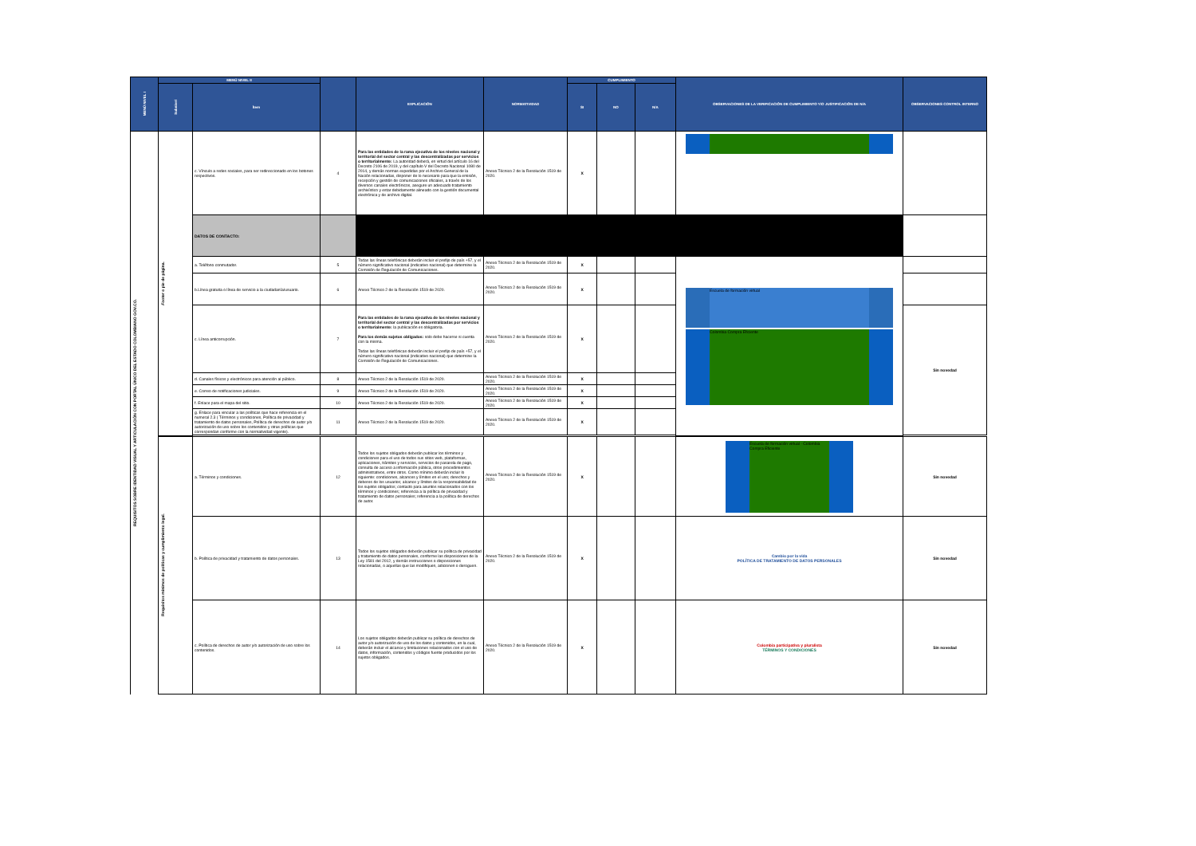| MENÚ NIVEL I | MENÚ NIVEL II | | | EXPLICACIÓN | NORMATIVIDAD | CUMPLIMIENTO | | | OBSERVACIONES DE LA VERIFICACIÓN DE CUMPLIMIENTO Y/O JUSTIFICACIÓN DE N/A | OBSERVACIONES CONTROL INTERNO |
| --- | --- | --- | --- | --- | --- | --- | --- | --- | --- | --- |
| | Subnivel | Ítem | | | | SI | NO | N/A | | |
| REQUISITOS SOBRE IDENTIDAD VISUAL Y ARTICULACIÓN CON PORTAL ÚNICO DEL ESTADO COLOMBIANO GOV.CO. | Footer o pie de página. | c. Vínculo a redes sociales, para ser redireccionado en los botones respectivos. | 4 | Para las entidades de la rama ejecutiva de los niveles nacional y territorial del sector central y las descentralizadas por servicios o territorialmente: La autoridad deberá, en virtud del artículo 16 del Decreto 2106 de 2019, y del capítulo V del Decreto Nacional 1080 de 2014, y demás normas expedidas por el Archivo General de la Nación relacionadas, disponer de lo necesario para que la emisión, recepción y gestión de comunicaciones oficiales, a través de los diversos canales electrónicos, asegure un adecuado tratamiento archivístico y estar debidamente alineado con la gestión documental electrónica y de archivo digital. | Anexo Técnico 2 de la Resolución 1519 de 2020. | X | | | | |
| | | DATOS DE CONTACTO: | | | | | | | | |
| | | a. Teléfono conmutador. | 5 | Todas las líneas telefónicas deberán incluir el prefijo de país +57, y el número significativo nacional (indicativo nacional) que determine la Comisión de Regulación de Comunicaciones. | Anexo Técnico 2 de la Resolución 1519 de 2020. | X | | | Escuela de formación virtual Colombia Compra Eficiente | |
| | | b.Línea gratuita o línea de servicio a la ciudadanía/usuario. | 6 | Anexo Técnico 2 de la Resolución 1519 de 2020. | Anexo Técnico 2 de la Resolución 1519 de 2020. | X | | | | |
| | | c. Línea anticorrupción. | 7 | Para las entidades de la rama ejecutiva de los niveles nacional y territorial del sector central y las descentralizadas por servicios o territorialmente: la publicación es obligatoria. Para los demás sujetos obligados: solo debe hacerse si cuenta con la misma. Todas las líneas telefónicas deberán incluir el prefijo de país +57, y el número significativo nacional (indicativo nacional) que determine la Comisión de Regulación de Comunicaciones. | Anexo Técnico 2 de la Resolución 1519 de 2020. | X | | | | Sin novedad |
| | | d. Canales físicos y electrónicos para atención al público. | 8 | Anexo Técnico 2 de la Resolución 1519 de 2020. | Anexo Técnico 2 de la Resolución 1519 de 2020. | X | | | | |
| | | e. Correo de notificaciones judiciales. | 9 | Anexo Técnico 2 de la Resolución 1519 de 2020. | Anexo Técnico 2 de la Resolución 1519 de 2020. | X | | | | |
| | | f. Enlace para el mapa del sitio. | 10 | Anexo Técnico 2 de la Resolución 1519 de 2020. | Anexo Técnico 2 de la Resolución 1519 de 2020. | X | | | | |
| | | g. Enlace para vincular a las políticas que hace referencia en el numeral 2.3 ( Términos y condiciones, Política de privacidad y tratamiento de datos personales, Política de derechos de autor y/o autorización de uso sobre los contenidos y otras políticas que correspondan conforme con la normatividad vigente). | 11 | Anexo Técnico 2 de la Resolución 1519 de 2020. | Anexo Técnico 2 de la Resolución 1519 de 2020. | X | | | | |
| | Requisitos mínimos de políticas y cumplimiento legal. | a. Términos y condiciones. | 12 | Todos los sujetos obligados deberán publicar los términos y condiciones para el uso de todos sus sitios web, plataformas, aplicaciones, trámites y servicios, servicios de pasarela de pago, consulta de acceso a información pública, otros procedimientos administrativos, entre otros. Como mínimo deberán incluir lo siguiente: condiciones, alcances y límites en el uso; derechos y deberes de los usuarios; alcance y límites de la responsabilidad de los sujetos obligados; contacto para asuntos relacionados con los términos y condiciones; referencia a la política de privacidad y tratamiento de datos personales; referencia a la política de derechos de autor. | Anexo Técnico 2 de la Resolución 1519 de 2020. | X | | | Escuela de formación virtual · Colombia Compra Eficiente | Sin novedad |
| | | b. Política de privacidad y tratamiento de datos personales. | 13 | Todos los sujetos obligados deberán publicar su política de privacidad y tratamiento de datos personales, conforme las disposiciones de la Ley 1581 del 2012, y demás instrucciones o disposiciones relacionadas, o aquellas que las modifiquen, adicionen o deroguen. | Anexo Técnico 2 de la Resolución 1519 de 2020. | X | | | Cambio por la vida POLÍTICA DE TRATAMIENTO DE DATOS PERSONALES | Sin novedad |
| | | c. Política de derechos de autor y/o autorización de uso sobre los contenidos. | 14 | Los sujetos obligados deberán publicar su política de derechos de autor y/o autorización de uso de los datos y contenidos, en la cual, deberán incluir el alcance y limitaciones relacionados con el uso de datos, información, contenidos y códigos fuente producidos por los sujetos obligados. | Anexo Técnico 2 de la Resolución 1519 de 2020. | X | | | Colombia participativa y pluralista TÉRMINOS Y CONDICIONES | Sin novedad |